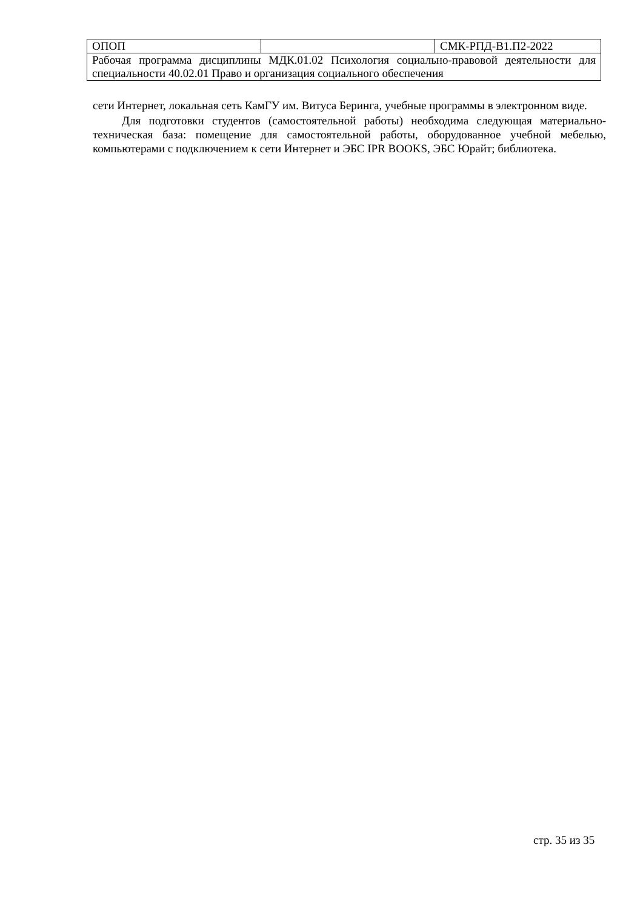| ОПОП | | СМК-РПД-В1.П2-2022 |
| Рабочая программа дисциплины МДК.01.02 Психология социально-правовой деятельности для специальности 40.02.01 Право и организация социального обеспечения | | |
сети Интернет, локальная сеть КамГУ им. Витуса Беринга, учебные программы в электронном виде.
Для подготовки студентов (самостоятельной работы) необходима следующая материально-техническая база: помещение для самостоятельной работы, оборудованное учебной мебелью, компьютерами с подключением к сети Интернет и ЭБС IPR BOOKS, ЭБС Юрайт; библиотека.
стр. 35 из 35